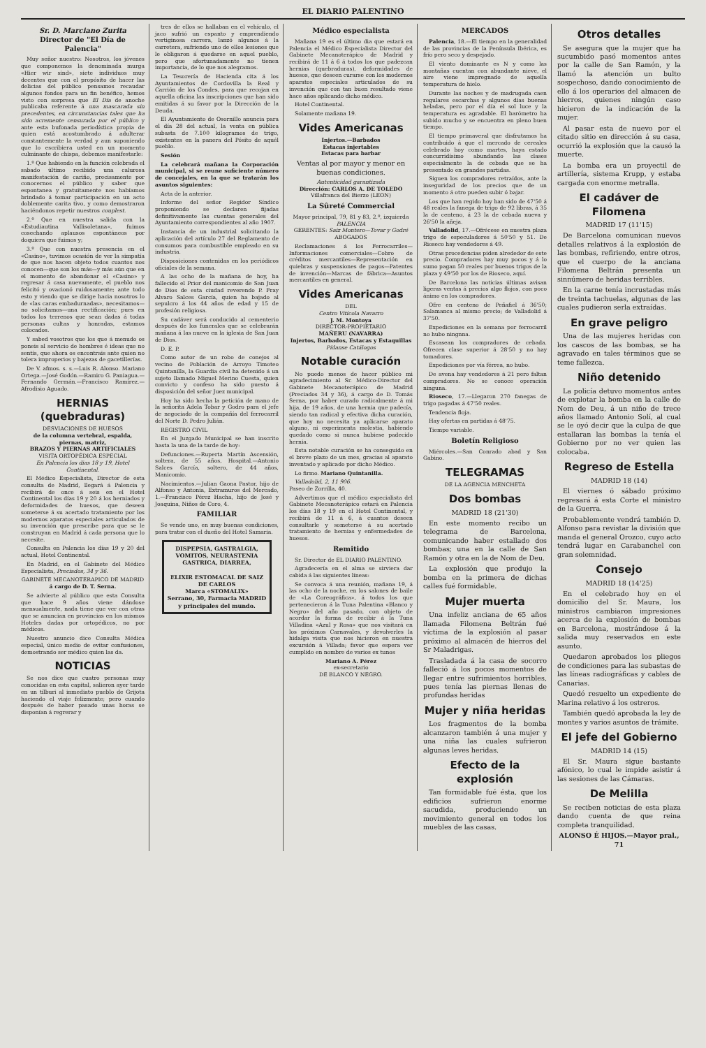EL DIARIO PALENTINO
Sr. D. Marciano Zurita
Director de "El Día de Palencia"
Muy señor nuestro: Nosotros, los jóvenes que componemos la denominada murga «Hier wir sind», siete individuos muy decentes que con el propósito de hacer las delicias del público pensamos recaudar algunos fondos para un fin benéfico, hemos visto con sorpresa que El Día de anoche publicaba referente á una mascarada sin precedentes, en circunstancias tales que ha sido acremente censurada por el público y ante esta bufonada periodística propia de quien está acostumbrado á adulterar constantemente la verdad y aun suponiendo que lo escribiera usted en un momento culminante de chispa, debemos manifestarle:
1.º Que habiendo en la función celebrada el sabado último recibido una calurosa manifestación de cariño, precisamente por conocernos el público y saber que espontanea y gratuitamente nos habíamos brindado á tomar participación en un acto doblemente carita tivo, y como demostraron haciéndonos repetir nuestros couplest.
2.º Que en nuestra salida con la «Estudiautina Vallisoletana», fuimos cosechando aplausos espontáneos por doquiera que fuimos y;
3.º Que con nuestra presencia en el «Casino», tuvimos ocasión de ver la simpatía de que nos hacen objeto todos cuantos nos conocen—que son los más—y más aún que en el momento de abandonar el «Casino» y regresar á casa nuevamente, el pueblo nos felicitó y ovacionó ruidosamente; ante todo esto y viendo que se dirige hacia nosotros lo de «las caras embadurnadas», necesitamos—no solicitamos—una rectificación; pues en todos los terrenos que sean dadas á todas personas cultas y honradas, estamos colocados.
Y sabed vosotros que los que á menudo os poneis al servicio de hombres é ideas que no sentís, que ahora os encontrais ante quien no tolera improperios y bajezas de gacetillerías.
De V. afmos. s. s.—Luis R. Alonso. Mariano Ortega.—José Godón.—Ramiro G. Paniagua.—Fernando Germán.—Francisco Ramírez.—Afrodisio Aguado.
HERNIAS (quebraduras)
DESVIACIONES DE HUESOS
de la columna vertebral, espalda, piernas, matriz,
BRAZOS Y PIERNAS ARTIFICIALES
VISITA ORTOPÉDICA ESPECIAL
En Palencia los dias 18 y 19, Hotel Continental.
El Médico Especialista, Director de esta consulta de Madrid, llegará á Palencia y recibirá de once á seis en el Hotel Continental los días 19 y 20 á los herniados y deformidades de huesos, que deseen someterse á su acertado tratamiento por los modernos aparatos especiales articulados de su invención que prescribe para que se le construyan en Madrid á cada persona que lo necesite.
Consulta en Palencia los días 19 y 20 del actual, Hotel Continental.
En Madrid, en el Gabinete del Médico Especialista, Preciados, 34 y 36.
GABINETE MECANOTERAPICO DE MADRID
á cargo de D. T. Serna.
Se advierte al público que esta Consulta que hace 9 años viene dándose mensualmente, nada tiene que ver con otras que se anuncian en provincias en los mismos Hoteles dadas por ortopédicos, no por médicos.
Nuestro anuncio dice Consulta Médica especial, único medio de evitar confusiones, demostrando ser médico quien las da.
NOTICIAS
Se nos dice que cuatro personas muy conocidas en esta capital, salieron ayer tarde en un tílburi al inmediato pueblo de Grijota haciendo el viaje felizmente; pero cuando después de haber pasado unas horas se disponían á regrerar y
tres de ellos se hallaban en el vehículo, el jaco sufrió un espanto y emprendiendo vertiginosa carrera, lanzó algunos á la carretera, sufriendo uno de ellos lesiones que le obligaron á quedarse en aquel pueblo, pero que afortunadamente no tienen importancia, de lo que nos alegramos.
La Tesorería de Hacienda cita á los Ayuntamientos de Cordovilla la Real y Carrión de los Condes, para que recojan en aquella oficina las inscripciones que han sido emitidas á su favor por la Dirección de la Deuda.
El Ayuntamiento de Osornillo anuncia para el día 28 del actual, la venta en pública subasta de 7.100 kilogramos de trigo, existentes en la panera del Pósito de aquél pueblo.
Sesión
La celebrará mañana la Corporación municipal, si se reune suficiente número de concejales, en la que se tratarán los asuntos siguientes:
Acta de la anterior.
Informe del señor Regidor Síndico proponiendo se declaren fijadas definitivamente las cuentas generales del Ayuntamiento correspondientes al año 1907.
Instancia de un industrial solicitando la aplicación del artículo 27 del Reglamento de consumos para combustible empleado en su industria.
Disposiciones contenidas en los periódicos oficiales de la semana.
A las ocho de la mañana de hoy, ha fallecido el Prior del manicomio de San Juan de Dios de esta ciudad reverendo P. Fray Alvaro Salces García, quien ha bajado al sepulcro á los 44 años de edad y 15 de profesión religiosa.
Su cadáver será conducido al cementerio después de los funerales que se celebrarán mañana á las nueve en la iglesia de San Juan de Dios.
D. E. P.
Como autor de un robo de conejos al vecino de Población de Arroyo Timoteo Quintanilla, la Guardia civil ha detenido á un sujeto llamado Miguel Merino Cuesta, quien convicto y confeso ha sido puesto á disposición del señor Juez municipal.
Hoy ha sido hecha la petición de mano de la señorita Adela Tobar y Godro para el jefe de negociado de la compañía del ferrocarril del Norte D. Pedro Julián.
REGISTRO CIVIL
En el Juzgado Municipal se han inscrito hasta la una de la tarde de hoy:
Defunciones.—Ruperta Martín Ascensión, soltera, de 55 años, Hospital.—Antonio Salces García, soltero, de 44 años, Manicomio.
Nacimientos.—Julian Gaona Pastor, hijo de Alfonso y Antonia, Extramuros del Mercado, 1.—Francisco Pérez Hacha, hijo de José y Joaquina, Niños de Coro, 4.
FAMILIAR
Se vende uno, en muy buenas condiciones, para tratar con el dueño del Hotel Samaria.
DISPEPSIA, GASTRALGIA, VOMITOS, NEURASTENIA GASTRICA, DIARREA,
ELIXIR ESTOMACAL DE SAIZ DE CARLOS
Marca «STOMALIX»
Serrano, 30, Farmacia MADRID
y principales del mundo.
Médico especialista
Mañana 19 es el último dia que estará en Palencia el Médico Especialista Director del Gabinete Mecanoterápico de Madrid y recibirá de 11 á 6 á todos los que padezcan hernias (quebraduras), deformidades de huesos, que deseen curarse con los modernos aparatos especiales articulados de su invención que con tan buen resultado viene hace años aplicando dicho médico.
Hotel Continental.
Solamente mañana 19.
Vides Americanas
Injertos.—Barbados
Estacas injertables
Estacas para barbar
Ventas al por mayor y menor en buenas condiciones.
Autenticidad garantizada
Dirección: CARLOS A. DE TOLEDO
Villafranca del Bierzo (LEON)
La Sûreté Commercial
Mayor principal, 79, 81 y 83, 2.º, izquierda
PALENCIA
GERENTES: Saiz Montero—Tovar y Godré
ABOGADOS
Reclamaciones á los Ferrocarriles—Informaciones comerciales—Cobro de créditos mercantiles—Representación en quiebras y suspensiones de pagos—Patentes de invención—Marcas de fábrica—Asuntos mercantiles en general.
Vides Americanas
DEL
Centro Vitícola Navarro
J. M. Montoya
DIRECTOR-PROPIETARIO
MAÑERU (NAVARRA)
Injertos, Barbados, Estacas y Estaquillas
Pídanse Catálogos
Notable curación
No puedo menos de hacer público mi agradecimiento al Sr. Médico-Director del Gabinete Mecanoterápico de Madrid (Preciados 34 y 36), á cargo de D. Tomás Serna, por haber curado radicalmente á mi hija, de 19 años, de una hernia que padecía, siendo tan radical y efectiva dicha curación, que hoy no necesita ya aplicarse aparato alguno, ni experimenta molestia, habiendo quedado como si nunca hubiese padecido hernia.
Esta notable curación se ha conseguido en el breve plazo de un mes, gracias al aparato inventado y aplicado por dicho Médico.
Lo firmo. Mariano Quintanilla.
Valladolid, 2, 11 906.
Paseo de Zorrilla, 40.
Advertimos que el médico especialista del Gabinete Mecanoterápico estará en Palencia los días 18 y 19 en el Hotel Continental, y recibirá de 11 á 6, á cuantos deseen consultarle y someterse á su acertado tratamiento de hernias y enfermedades de huesos.
Remitido
Sr. Director de EL DIARIO PALENTINO.
Agradecería en el alma se sirviera dar cabida á las siguientes líneas:
Se convoca á una reunión, mañana 19, á las ocho de la noche, en los salones de baile de «La Coreográfica», á todos los que pertenecieron á la Tuna Palentina «Blanco y Negro» del año pasado, con objeto de acordar la forma de recibir á la Tuna Villadina «Azul y Rosa» que nos visitará en los próximos Carnavales, y devolverles la hidalga visita que nos hicieron en nuestra excursión á Villada; favor que espera ver cumplido en nombre de varios ex tunos
Mariano A. Pérez
ex-secretario
DE BLANCO Y NEGRO.
MERCADOS
Palencia, 18.—El tiempo en la generalidad de las provincias de la Península Ibérica, es frío pero seco y despejado.
El viento dominante es N y como las montañas cuentan con abundante nieve, el aire viene impregnado de aquella temperatura de hielo.
Durante las noches y de madrugada caen regulares escarchas y algunos días buenas heladas, pero por el día el sol luce y la temperatura es agradable. El barómetro ha subido mucho y se encuentra en pleno buen tiempo.
El tiempo primaveral que disfrutamos ha contribuido á que el mercado de cereales celebrado hoy como martes, haya estado concurridísimo abundando las clases especialmente la de cebada que se ha presentado en grandes partidas.
Siguen los compradores retraídos, ante la inseguridad de los precios que de un momento á otro pueden subir ó bajar.
Los que han regido hoy han sido de 47'50 á 48 reales la fanega de trigo de 92 libras, á 35 la de centeno, á 23 la de cebada nueva y 26'50 la añeja.
Valladolid, 17.—Ofrécese en nuestra plaza trigo de especuladores á 50'50 y 51. De Rioseco hay vendedores á 49.
Otras procedencias piden alrededor de este precio. Compradores hay muy pocos y á lo sumo pagan 50 reales por buenos trigos de la plaza y 49'50 por los de Rioseco, aquí.
De Barcelona las noticias últimas avisan ligeras ventas á precios algo flojos, con poco ánimo en los compradores.
Ofre en centeno de Peñafiel á 36'50; Salamanca al mismo precio; de Valladolid á 37'50.
Expediciones en la semana por ferrocarril no hubo ningnna.
Escasean los compradores de cebada. Ofrecen clase superior á 28'50 y no hay tomadores.
Expediciones por vía férrea, no hubo.
De avena hay vendedores á 21 pero faltan compradores. No se conoce operación ninguna.
Rioseco, 17.—Llegaron 270 fanegas de trigo pagadas á 47'50 reales.
Tendencia floja.
Hay ofertas en partidas á 48'75.
Tiempo variable.
Boletín Religioso
Miércoles.—San Conrado abad y San Gabino.
TELEGRAMAS
DE LA AGENCIA MENCHETA
Dos bombas
MADRID 18 (21'30)
En este momento recibo un telegrama de Barcelona, comunicando haber estallado dos bombas; una en la calle de San Ramón y otra en la de Nom de Deu.
La explosión que produjo la bomba en la primera de dichas calles fué formidable.
Mujer muerta
Una infeliz anciana de 65 años llamada Filomena Beltrán fué víctima de la explosión al pasar próximo al almacén de hierros del Sr Maladrigas.
Trasladada á la casa de socorro falleció á los pocos momentos de llegar entre sufrimientos horribles, pues tenía las piernas llenas de profundas heridas
Mujer y niña heridas
Los fragmentos de la bomba alcanzaron también á una mujer y una niña las cuales sufrieron algunas leves heridas.
Efecto de la explosión
Tan formidable fué ésta, que los edificios sufrieron enorme sacudida, produciendo un movimiento general en todos los muebles de las casas.
Otros detalles
Se asegura que la mujer que ha sucumbido pasó momentos antes por la calle de San Ramón, y la llamó la atención un bulto sospechoso, dando conocimiento de ello á los operarios del almacen de hierros, quienes ningún caso hicieron de la indicación de la mujer.
Al pasar esta de nuevo por el citado sitio en dirección á su casa, ocurrió la explosión que la causó la muerte.
La bomba era un proyectil de artillería, sistema Krupp, y estaba cargada con enorme metralla.
El cadáver de Filomena
MADRID 17 (11'15)
De Barcelona comunican nuevos detalles relativos á la explosión de las bombas, refiriendo, entre otros, que el cuerpo de la anciana Filomena Beltrán presenta un sinnúmero de heridas terribles.
En la carne tenía incrustadas más de treinta tachuelas, algunas de las cuales pudieron serla extraídas.
En grave peligro
Una de las mujeres heridas con los cascos de las bombas, se ha agravado en tales términos que se teme fallezca.
Niño detenido
La policía detuvo momentos antes de explotar la bomba en la calle de Nom de Deu, á un niño de trece años llamado Antonio Solí, al cual se le oyó decir que la culpa de que estallaran las bombas la tenía el Gobierno por no ver quien las colocaba.
Regreso de Estella
MADRID 18 (14)
El viernes ó sábado próximo regresará á esta Corte el ministro de la Guerra.
Probablemente vendrá también D. Alfonso para revistar la división que manda el general Orozco, cuyo acto tendrá lugar en Carabanchel con gran solemnidad.
Consejo
MADRID 18 (14'25)
En el celebrado hoy en el domicilio del Sr. Maura, los ministros cambiaron impresiones acerca de la explosión de bombas en Barcelona, mostrándose á la salida muy reservados en este asunto.
Quedaron aprobados los pliegos de condiciones para las subastas de las líneas radiográficas y cables de Canarias.
Quedó resuelto un expediente de Marina relativo á los ostreros.
También quedó aprobada la ley de montes y varios asuntos de trámite.
El jefe del Gobierno
MADRID 14 (15)
El Sr. Maura sigue bastante afónico, lo cual le impide asistir á las sesiones de las Cámaras.
De Melilla
Se reciben noticias de esta plaza dando cuenta de que reina completa tranquilidad.
ALONSO É HIJOS.—Mayor pral., 71